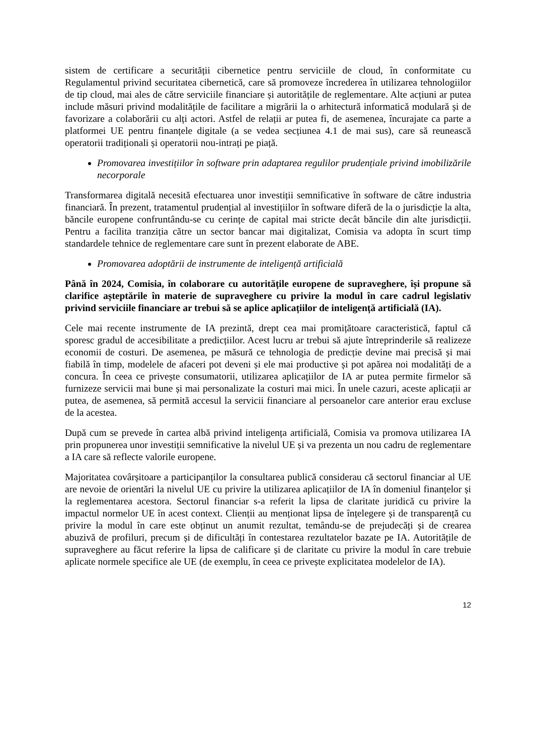sistem de certificare a securității cibernetice pentru serviciile de cloud, în conformitate cu Regulamentul privind securitatea cibernetică, care să promoveze încrederea în utilizarea tehnologiilor de tip cloud, mai ales de către serviciile financiare și autoritățile de reglementare. Alte acțiuni ar putea include măsuri privind modalitățile de facilitare a migrării la o arhitectură informatică modulară și de favorizare a colaborării cu alți actori. Astfel de relații ar putea fi, de asemenea, încurajate ca parte a platformei UE pentru finanțele digitale (a se vedea secțiunea 4.1 de mai sus), care să reunească operatorii tradiționali și operatorii nou-intrați pe piață.
Promovarea investițiilor în software prin adaptarea regulilor prudențiale privind imobilizările necorporale
Transformarea digitală necesită efectuarea unor investiții semnificative în software de către industria financiară. În prezent, tratamentul prudențial al investițiilor în software diferă de la o jurisdicție la alta, băncile europene confruntându-se cu cerințe de capital mai stricte decât băncile din alte jurisdicții. Pentru a facilita tranziția către un sector bancar mai digitalizat, Comisia va adopta în scurt timp standardele tehnice de reglementare care sunt în prezent elaborate de ABE.
Promovarea adoptării de instrumente de inteligență artificială
Până în 2024, Comisia, în colaborare cu autoritățile europene de supraveghere, își propune să clarifice așteptările în materie de supraveghere cu privire la modul în care cadrul legislativ privind serviciile financiare ar trebui să se aplice aplicațiilor de inteligență artificială (IA).
Cele mai recente instrumente de IA prezintă, drept cea mai promițătoare caracteristică, faptul că sporesc gradul de accesibilitate a predicțiilor. Acest lucru ar trebui să ajute întreprinderile să realizeze economii de costuri. De asemenea, pe măsură ce tehnologia de predicție devine mai precisă și mai fiabilă în timp, modelele de afaceri pot deveni și ele mai productive și pot apărea noi modalități de a concura. În ceea ce privește consumatorii, utilizarea aplicațiilor de IA ar putea permite firmelor să furnizeze servicii mai bune și mai personalizate la costuri mai mici. În unele cazuri, aceste aplicații ar putea, de asemenea, să permită accesul la servicii financiare al persoanelor care anterior erau excluse de la acestea.
După cum se prevede în cartea albă privind inteligența artificială, Comisia va promova utilizarea IA prin propunerea unor investiții semnificative la nivelul UE și va prezenta un nou cadru de reglementare a IA care să reflecte valorile europene.
Majoritatea covârșitoare a participanților la consultarea publică considerau că sectorul financiar al UE are nevoie de orientări la nivelul UE cu privire la utilizarea aplicațiilor de IA în domeniul finanțelor și la reglementarea acestora. Sectorul financiar s-a referit la lipsa de claritate juridică cu privire la impactul normelor UE în acest context. Clienții au menționat lipsa de înțelegere și de transparență cu privire la modul în care este obținut un anumit rezultat, temându-se de prejudecăți și de crearea abuzivă de profiluri, precum și de dificultăți în contestarea rezultatelor bazate pe IA. Autoritățile de supraveghere au făcut referire la lipsa de calificare și de claritate cu privire la modul în care trebuie aplicate normele specifice ale UE (de exemplu, în ceea ce privește explicitatea modelelor de IA).
12